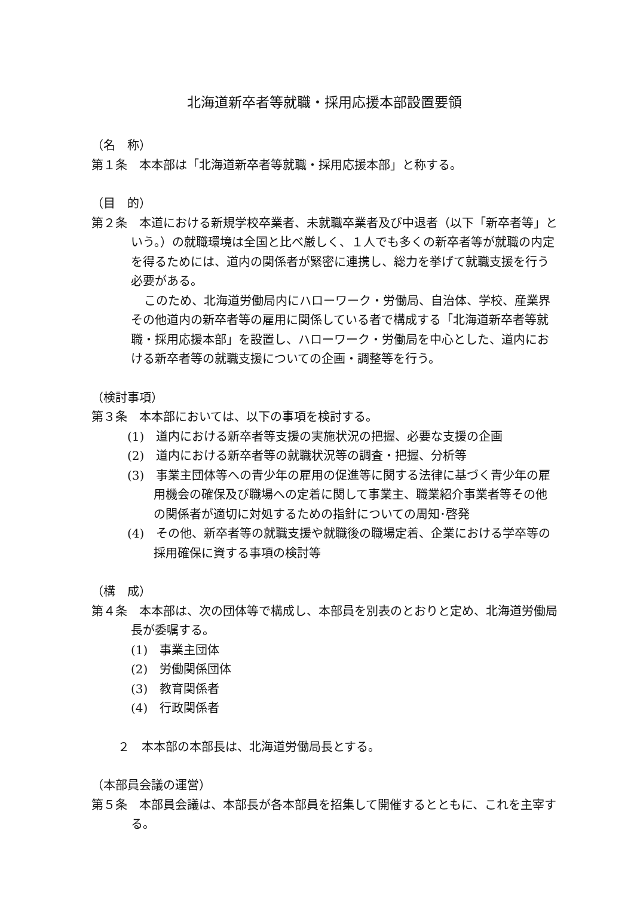北海道新卒者等就職・採用応援本部設置要領
（名　称）
第１条　本本部は「北海道新卒者等就職・採用応援本部」と称する。
（目　的）
第２条　本道における新規学校卒業者、未就職卒業者及び中退者（以下「新卒者等」という。）の就職環境は全国と比べ厳しく、１人でも多くの新卒者等が就職の内定を得るためには、道内の関係者が緊密に連携し、総力を挙げて就職支援を行う必要がある。
このため、北海道労働局内にハローワーク・労働局、自治体、学校、産業界その他道内の新卒者等の雇用に関係している者で構成する「北海道新卒者等就職・採用応援本部」を設置し、ハローワーク・労働局を中心とした、道内における新卒者等の就職支援についての企画・調整等を行う。
（検討事項）
第３条　本本部においては、以下の事項を検討する。
(1)　道内における新卒者等支援の実施状況の把握、必要な支援の企画
(2)　道内における新卒者等の就職状況等の調査・把握、分析等
(3)　事業主団体等への青少年の雇用の促進等に関する法律に基づく青少年の雇用機会の確保及び職場への定着に関して事業主、職業紹介事業者等その他の関係者が適切に対処するための指針についての周知･啓発
(4)　その他、新卒者等の就職支援や就職後の職場定着、企業における学卒等の採用確保に資する事項の検討等
（構　成）
第４条　本本部は、次の団体等で構成し、本部員を別表のとおりと定め、北海道労働局長が委嘱する。
(1)　事業主団体
(2)　労働関係団体
(3)　教育関係者
(4)　行政関係者
２　本本部の本部長は、北海道労働局長とする。
（本部員会議の運営）
第５条　本部員会議は、本部長が各本部員を招集して開催するとともに、これを主宰する。